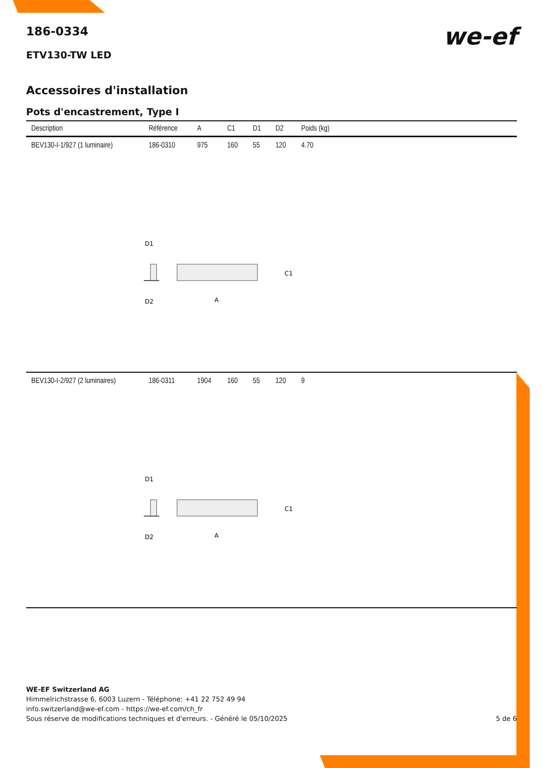186-0334
we-ef
ETV130-TW LED
Accessoires d'installation
Pots d'encastrement, Type I
| Description | Référence | A | C1 | D1 | D2 | Poids (kg) |
| --- | --- | --- | --- | --- | --- | --- |
| BEV130-I-1/927 (1 luminaire) | 186-0310 | 975 | 160 | 55 | 120 | 4.70 |
| D1 D2 A C1 | | | | | | |
| BEV130-I-2/927 (2 luminaires) | 186-0311 | 1904 | 160 | 55 | 120 | 9 |
| D1 D2 A C1 | | | | | | |
WE-EF Switzerland AG
Himmelrichstrasse 6, 6003 Luzern - Téléphone: +41 22 752 49 94
info.switzerland@we-ef.com - https://we-ef.com/ch_fr
Sous réserve de modifications techniques et d'erreurs. - Généré le 05/10/2025 5 de 6